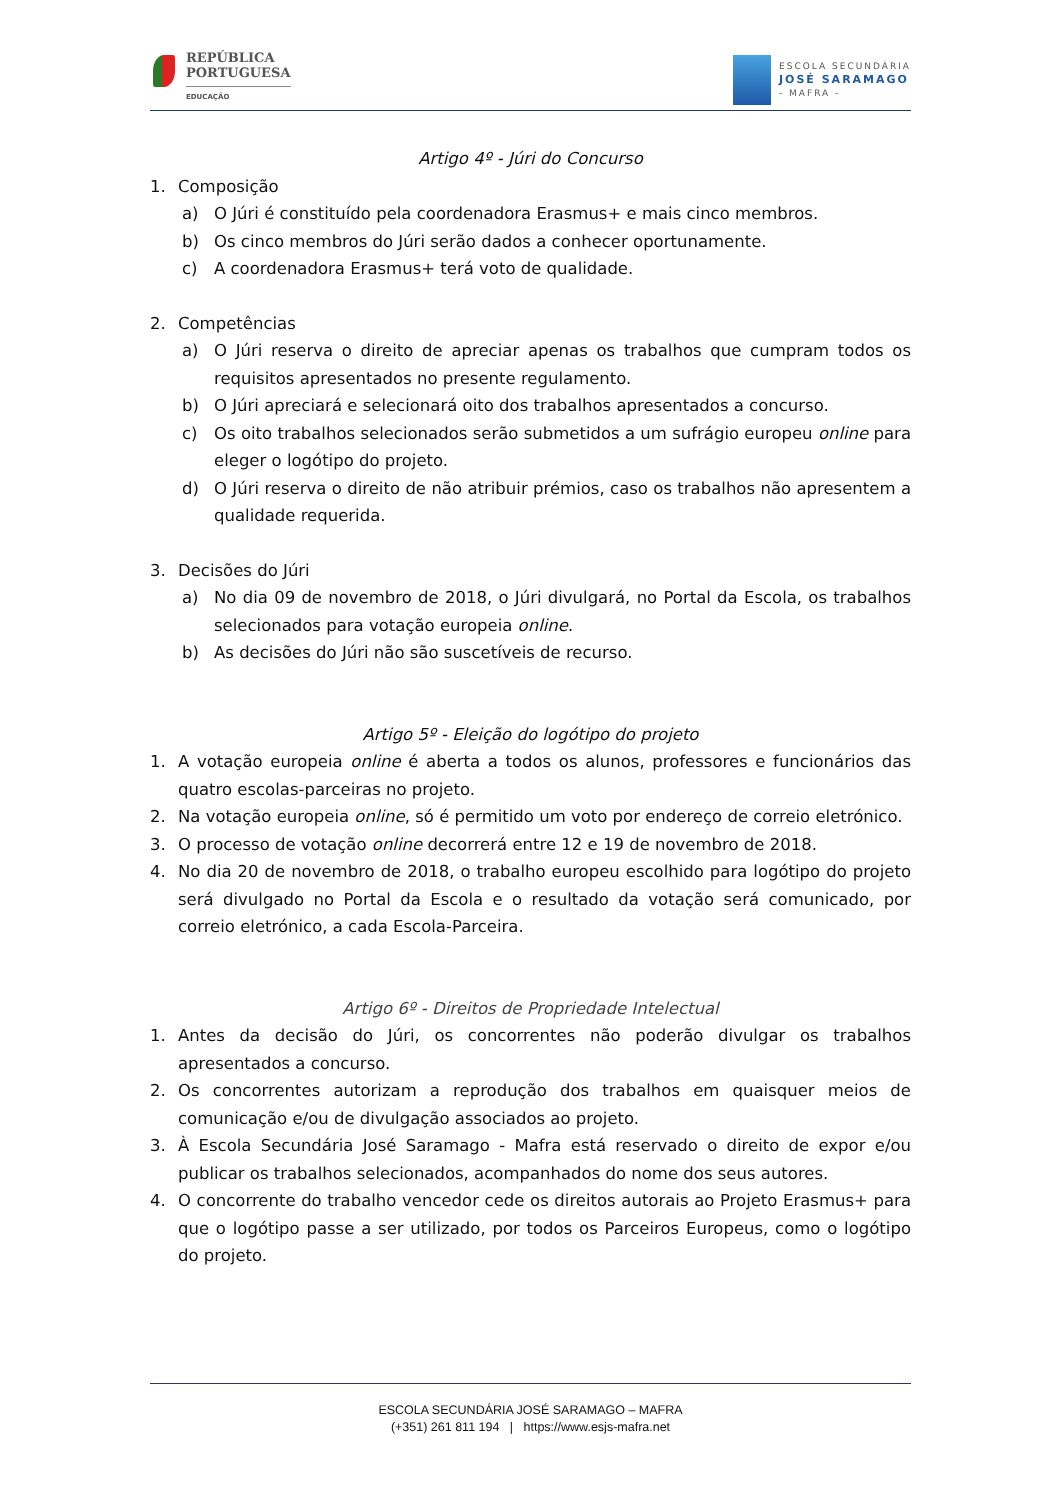REPÚBLICA
PORTUGUESA
EDUCAÇÃO
ESCOLA SECUNDÁRIA
JOSÉ SARAMAGO
- MAFRA -
Artigo 4º - Júri do Concurso
1. Composição
a) O Júri é constituído pela coordenadora Erasmus+ e mais cinco membros.
b) Os cinco membros do Júri serão dados a conhecer oportunamente.
c) A coordenadora Erasmus+ terá voto de qualidade.
2. Competências
a) O Júri reserva o direito de apreciar apenas os trabalhos que cumpram todos os requisitos apresentados no presente regulamento.
b) O Júri apreciará e selecionará oito dos trabalhos apresentados a concurso.
c) Os oito trabalhos selecionados serão submetidos a um sufrágio europeu online para eleger o logótipo do projeto.
d) O Júri reserva o direito de não atribuir prémios, caso os trabalhos não apresentem a qualidade requerida.
3. Decisões do Júri
a) No dia 09 de novembro de 2018, o Júri divulgará, no Portal da Escola, os trabalhos selecionados para votação europeia online.
b) As decisões do Júri não são suscetíveis de recurso.
Artigo 5º - Eleição do logótipo do projeto
1. A votação europeia online é aberta a todos os alunos, professores e funcionários das quatro escolas-parceiras no projeto.
2. Na votação europeia online, só é permitido um voto por endereço de correio eletrónico.
3. O processo de votação online decorrerá entre 12 e 19 de novembro de 2018.
4. No dia 20 de novembro de 2018, o trabalho europeu escolhido para logótipo do projeto será divulgado no Portal da Escola e o resultado da votação será comunicado, por correio eletrónico, a cada Escola-Parceira.
Artigo 6º - Direitos de Propriedade Intelectual
1. Antes da decisão do Júri, os concorrentes não poderão divulgar os trabalhos apresentados a concurso.
2. Os concorrentes autorizam a reprodução dos trabalhos em quaisquer meios de comunicação e/ou de divulgação associados ao projeto.
3. À Escola Secundária José Saramago - Mafra está reservado o direito de expor e/ou publicar os trabalhos selecionados, acompanhados do nome dos seus autores.
4. O concorrente do trabalho vencedor cede os direitos autorais ao Projeto Erasmus+ para que o logótipo passe a ser utilizado, por todos os Parceiros Europeus, como o logótipo do projeto.
ESCOLA SECUNDÁRIA JOSÉ SARAMAGO – MAFRA
(+351) 261 811 194 | https://www.esjs-mafra.net